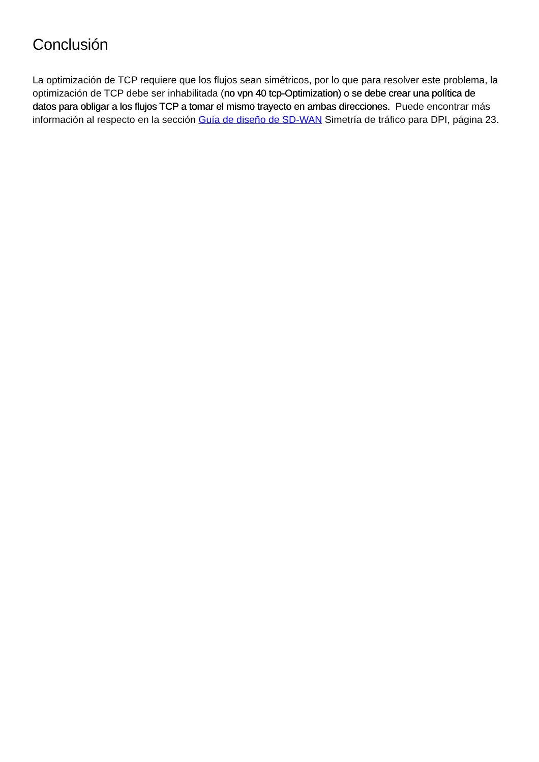Conclusión
La optimización de TCP requiere que los flujos sean simétricos, por lo que para resolver este problema, la optimización de TCP debe ser inhabilitada (no vpn 40 tcp-Optimization) o se debe crear una política de datos para obligar a los flujos TCP a tomar el mismo trayecto en ambas direcciones. Puede encontrar más información al respecto en la sección Guía de diseño de SD-WAN Simetría de tráfico para DPI, página 23.